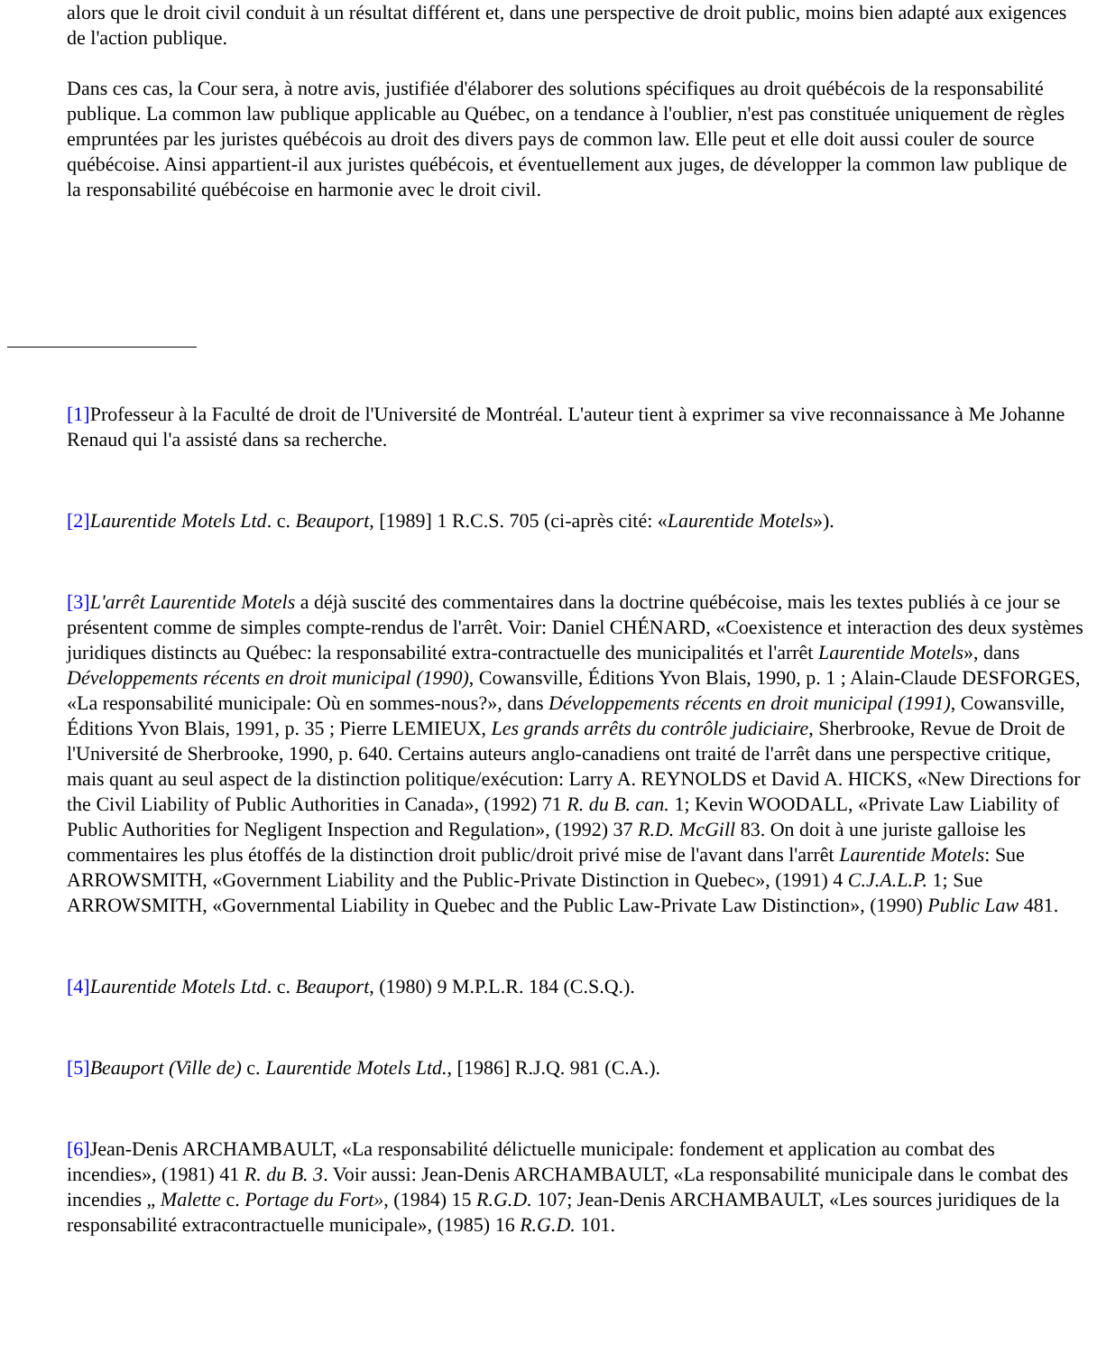alors que le droit civil conduit à un résultat différent et, dans une perspective de droit public, moins bien adapté aux exigences de l'action publique.
Dans ces cas, la Cour sera, à notre avis, justifiée d'élaborer des solutions spécifiques au droit québécois de la responsabilité publique. La common law publique applicable au Québec, on a tendance à l'oublier, n'est pas constituée uniquement de règles empruntées par les juristes québécois au droit des divers pays de common law. Elle peut et elle doit aussi couler de source québécoise. Ainsi appartient-il aux juristes québécois, et éventuellement aux juges, de développer la common law publique de la responsabilité québécoise en harmonie avec le droit civil.
[1] Professeur à la Faculté de droit de l'Université de Montréal. L'auteur tient à exprimer sa vive reconnaissance à Me Johanne Renaud qui l'a assisté dans sa recherche.
[2] Laurentide Motels Ltd. c. Beauport, [1989] 1 R.C.S. 705 (ci-après cité: «Laurentide Motels»).
[3] L'arrêt Laurentide Motels a déjà suscité des commentaires dans la doctrine québécoise, mais les textes publiés à ce jour se présentent comme de simples compte-rendus de l'arrêt. Voir: Daniel CHÉNARD, «Coexistence et interaction des deux systèmes juridiques distincts au Québec: la responsabilité extra-contractuelle des municipalités et l'arrêt Laurentide Motels», dans Développements récents en droit municipal (1990), Cowansville, Éditions Yvon Blais, 1990, p. 1 ; Alain-Claude DESFORGES, «La responsabilité municipale: Où en sommes-nous?», dans Développements récents en droit municipal (1991), Cowansville, Éditions Yvon Blais, 1991, p. 35 ; Pierre LEMIEUX, Les grands arrêts du contrôle judiciaire, Sherbrooke, Revue de Droit de l'Université de Sherbrooke, 1990, p. 640. Certains auteurs anglo-canadiens ont traité de l'arrêt dans une perspective critique, mais quant au seul aspect de la distinction politique/exécution: Larry A. REYNOLDS et David A. HICKS, «New Directions for the Civil Liability of Public Authorities in Canada», (1992) 71 R. du B. can. 1; Kevin WOODALL, «Private Law Liability of Public Authorities for Negligent Inspection and Regulation», (1992) 37 R.D. McGill 83. On doit à une juriste galloise les commentaires les plus étoffés de la distinction droit public/droit privé mise de l'avant dans l'arrêt Laurentide Motels: Sue ARROWSMITH, «Government Liability and the Public-Private Distinction in Quebec», (1991) 4 C.J.A.L.P. 1; Sue ARROWSMITH, «Governmental Liability in Quebec and the Public Law-Private Law Distinction», (1990) Public Law 481.
[4] Laurentide Motels Ltd. c. Beauport, (1980) 9 M.P.L.R. 184 (C.S.Q.).
[5] Beauport (Ville de) c. Laurentide Motels Ltd., [1986] R.J.Q. 981 (C.A.).
[6] Jean-Denis ARCHAMBAULT, «La responsabilité délictuelle municipale: fondement et application au combat des incendies», (1981) 41 R. du B. 3. Voir aussi: Jean-Denis ARCHAMBAULT, «La responsabilité municipale dans le combat des incendies „ Malette c. Portage du Fort», (1984) 15 R.G.D. 107; Jean-Denis ARCHAMBAULT, «Les sources juridiques de la responsabilité extracontractuelle municipale», (1985) 16 R.G.D. 101.